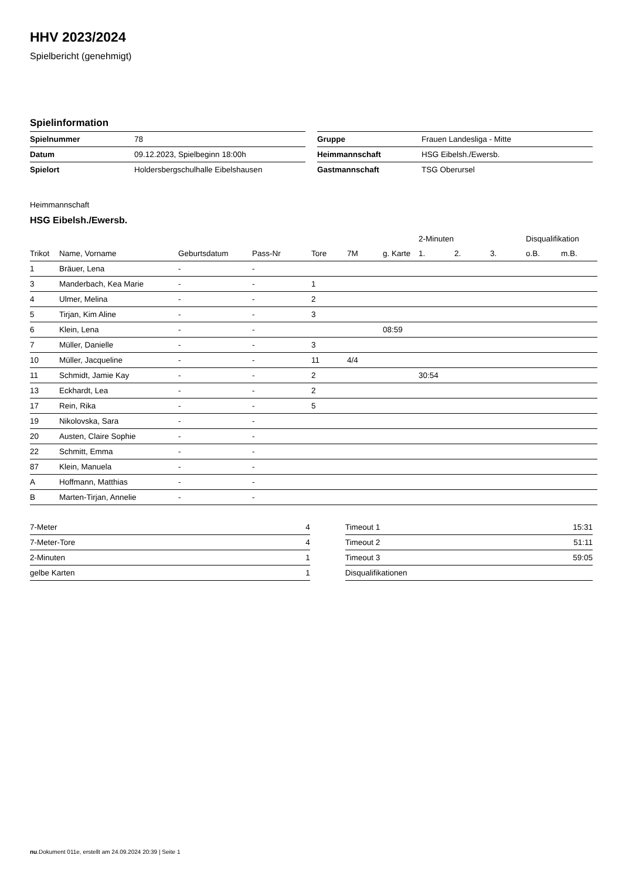HHV 2023/2024
Spielbericht (genehmigt)
Spielinformation
| Spielnummer | 78 |
| Datum | 09.12.2023, Spielbeginn 18:00h |
| Spielort | Holdersbergschulhalle Eibelshausen |
| Gruppe | Frauen Landesliga - Mitte |
| Heimmannschaft | HSG Eibelsh./Ewersb. |
| Gastmannschaft | TSG Oberursel |
Heimmannschaft
HSG Eibelsh./Ewersb.
| | | | | | | | 2-Minuten | | | Disqualifikation | |
| --- | --- | --- | --- | --- | --- | --- | --- | --- | --- | --- | --- |
| Trikot | Name, Vorname | Geburtsdatum | Pass-Nr | Tore | 7M | g. Karte | 1. | 2. | 3. | o.B. | m.B. |
| 1 | Bräuer, Lena | - | - | | | | | | | | |
| 3 | Manderbach, Kea Marie | - | - | 1 | | | | | | | |
| 4 | Ulmer, Melina | - | - | 2 | | | | | | | |
| 5 | Tirjan, Kim Aline | - | - | 3 | | | | | | | |
| 6 | Klein, Lena | - | - | | | 08:59 | | | | | |
| 7 | Müller, Danielle | - | - | 3 | | | | | | | |
| 10 | Müller, Jacqueline | - | - | 11 | 4/4 | | | | | | |
| 11 | Schmidt, Jamie Kay | - | - | 2 | | | 30:54 | | | | |
| 13 | Eckhardt, Lea | - | - | 2 | | | | | | | |
| 17 | Rein, Rika | - | - | 5 | | | | | | | |
| 19 | Nikolovska, Sara | - | - | | | | | | | | |
| 20 | Austen, Claire Sophie | - | - | | | | | | | | |
| 22 | Schmitt, Emma | - | - | | | | | | | | |
| 87 | Klein, Manuela | - | - | | | | | | | | |
| A | Hoffmann, Matthias | - | - | | | | | | | | |
| B | Marten-Tirjan, Annelie | - | - | | | | | | | | |
| 7-Meter | 4 |
| 7-Meter-Tore | 4 |
| 2-Minuten | 1 |
| gelbe Karten | 1 |
| Timeout 1 | 15:31 |
| Timeout 2 | 51:11 |
| Timeout 3 | 59:05 |
| Disqualifikationen | |
nu.Dokument 011e, erstellt am 24.09.2024 20:39 | Seite 1